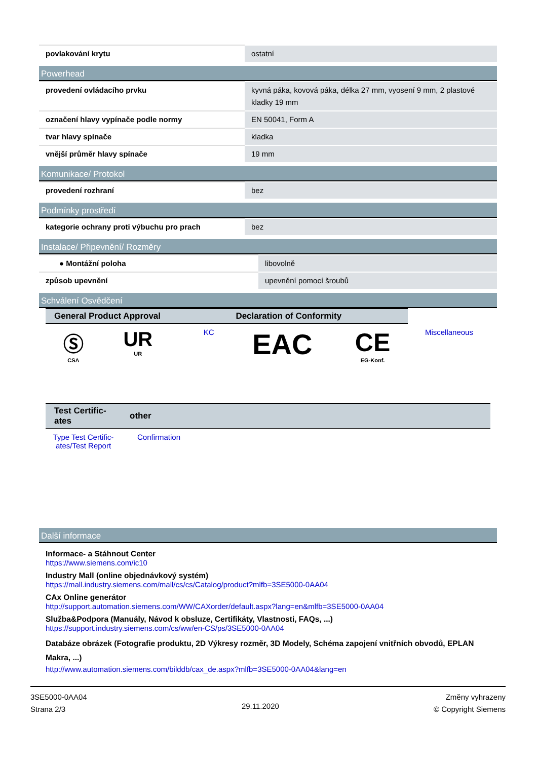| povlakování krytu | ostatní |
Powerhead
| provedení ovládacího prvku | kyvná páka, kovová páka, délka 27 mm, vyosení 9 mm, 2 plastové kladky 19 mm |
| označení hlavy vypínače podle normy | EN 50041, Form A |
| tvar hlavy spínače | kladka |
| vnější průměr hlavy spínače | 19 mm |
Komunikace/ Protokol
| provedení rozhraní | bez |
Podmínky prostředí
| kategorie ochrany proti výbuchu pro prach | bez |
Instalace/ Připevnění/ Rozměry
| ● Montážní poloha | libovolně |
| způsob upevnění | upevnění pomocí šroubů |
Schválení Osvědčení
| General Product Approval | | | | Declaration of Conformity | | |
| --- | --- | --- | --- | --- | --- | --- |
| Ⓢ CSA | UR UR | | KC | EAC | CE EG-Konf. | Miscellaneous |
| Test Certific-ates | other |
| --- | --- |
| Type Test Certific-ates/Test Report | Confirmation |
Další informace
Informace- a Stáhnout Center
https://www.siemens.com/ic10
Industry Mall (online objednávkový systém)
https://mall.industry.siemens.com/mall/cs/cs/Catalog/product?mlfb=3SE5000-0AA04
CAx Online generátor
http://support.automation.siemens.com/WW/CAXorder/default.aspx?lang=en&mlfb=3SE5000-0AA04
Služba&Podpora (Manuály, Návod k obsluze, Certifikáty, Vlastnosti, FAQs, ...)
https://support.industry.siemens.com/cs/ww/en-CS/ps/3SE5000-0AA04
Databáze obrázek (Fotografie produktu, 2D Výkresy rozměr, 3D Modely, Schéma zapojení vnitřních obvodů, EPLAN Makra, ...)
http://www.automation.siemens.com/bilddb/cax_de.aspx?mlfb=3SE5000-0AA04&lang=en
3SE5000-0AA04
Strana 2/3
29.11.2020
Změny vyhrazeny
© Copyright Siemens